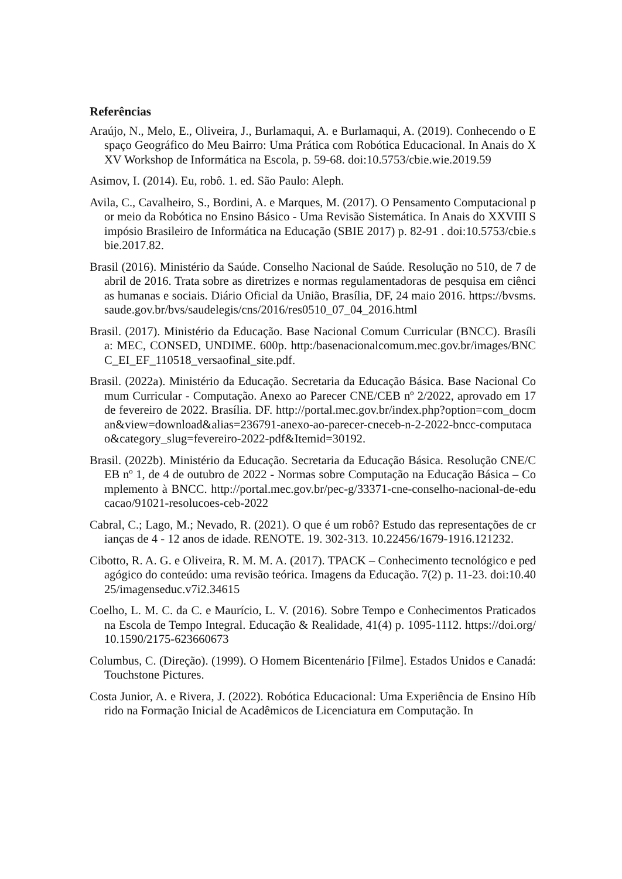Referências
Araújo, N., Melo, E., Oliveira, J., Burlamaqui, A. e Burlamaqui, A. (2019). Conhecendo o Espaço Geográfico do Meu Bairro: Uma Prática com Robótica Educacional. In Anais do XXV Workshop de Informática na Escola, p. 59-68. doi:10.5753/cbie.wie.2019.59
Asimov, I. (2014). Eu, robô. 1. ed. São Paulo: Aleph.
Avila, C., Cavalheiro, S., Bordini, A. e Marques, M. (2017). O Pensamento Computacional por meio da Robótica no Ensino Básico - Uma Revisão Sistemática. In Anais do XXVIII Simpósio Brasileiro de Informática na Educação (SBIE 2017) p. 82-91 . doi:10.5753/cbie.sbie.2017.82.
Brasil (2016). Ministério da Saúde. Conselho Nacional de Saúde. Resolução no 510, de 7 de abril de 2016. Trata sobre as diretrizes e normas regulamentadoras de pesquisa em ciências humanas e sociais. Diário Oficial da União, Brasília, DF, 24 maio 2016. https://bvsms.saude.gov.br/bvs/saudelegis/cns/2016/res0510_07_04_2016.html
Brasil. (2017). Ministério da Educação. Base Nacional Comum Curricular (BNCC). Brasília: MEC, CONSED, UNDIME. 600p. http:/basenacionalcomum.mec.gov.br/images/BNCC_EI_EF_110518_versaofinal_site.pdf.
Brasil. (2022a). Ministério da Educação. Secretaria da Educação Básica. Base Nacional Comum Curricular - Computação. Anexo ao Parecer CNE/CEB nº 2/2022, aprovado em 17 de fevereiro de 2022. Brasília. DF. http://portal.mec.gov.br/index.php?option=com_docman&view=download&alias=236791-anexo-ao-parecer-cneceb-n-2-2022-bncc-computacao&category_slug=fevereiro-2022-pdf&Itemid=30192.
Brasil. (2022b). Ministério da Educação. Secretaria da Educação Básica. Resolução CNE/CEB nº 1, de 4 de outubro de 2022 - Normas sobre Computação na Educação Básica – Complemento à BNCC. http://portal.mec.gov.br/pec-g/33371-cne-conselho-nacional-de-educacao/91021-resolucoes-ceb-2022
Cabral, C.; Lago, M.; Nevado, R. (2021). O que é um robô? Estudo das representações de crianças de 4 - 12 anos de idade. RENOTE. 19. 302-313. 10.22456/1679-1916.121232.
Cibotto, R. A. G. e Oliveira, R. M. M. A. (2017). TPACK – Conhecimento tecnológico e pedagógico do conteúdo: uma revisão teórica. Imagens da Educação. 7(2) p. 11-23. doi:10.4025/imagenseduc.v7i2.34615
Coelho, L. M. C. da C. e Maurício, L. V. (2016). Sobre Tempo e Conhecimentos Praticados na Escola de Tempo Integral. Educação & Realidade, 41(4) p. 1095-1112. https://doi.org/10.1590/2175-623660673
Columbus, C. (Direção). (1999). O Homem Bicentenário [Filme]. Estados Unidos e Canadá: Touchstone Pictures.
Costa Junior, A. e Rivera, J. (2022). Robótica Educacional: Uma Experiência de Ensino Híbrido na Formação Inicial de Acadêmicos de Licenciatura em Computação. In